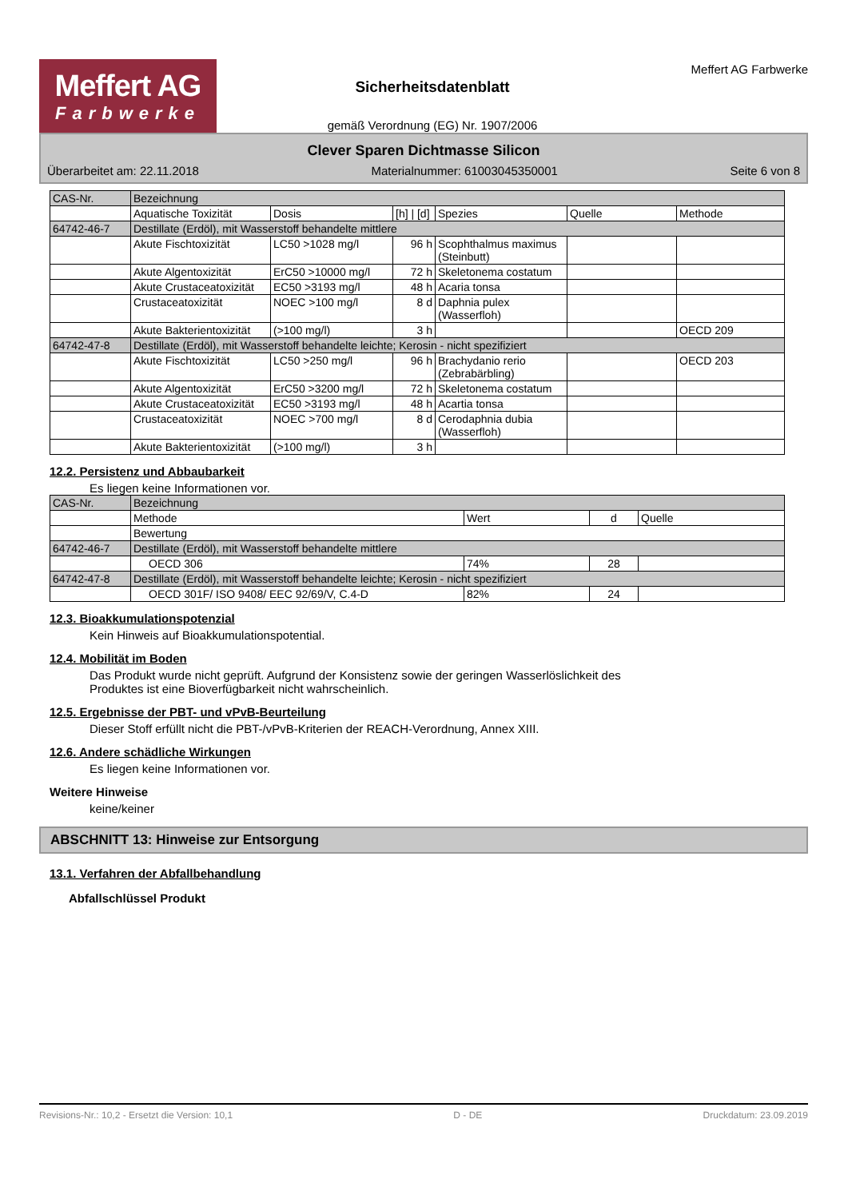Meffert AG
Farbwerke
Sicherheitsdatenblatt
gemäß Verordnung (EG) Nr. 1907/2006
Meffert AG Farbwerke
Clever Sparen Dichtmasse Silicon
Überarbeitet am: 22.11.2018 Materialnummer: 61003045350001 Seite 6 von 8
| CAS-Nr. | Bezeichnung | | | | | |
| | Aquatische Toxizität | Dosis | [h] / [d] | Spezies | Quelle | Methode |
| 64742-46-7 | Destillate (Erdöl), mit Wasserstoff behandelte mittlere | | | | | |
| | Akute Fischtoxizität | LC50 >1028 mg/l | 96 h | Scophthalmus maximus (Steinbutt) | | |
| | Akute Algentoxizität | ErC50 >10000 mg/l | 72 h | Skeletonema costatum | | |
| | Akute Crustaceatoxizität | EC50 >3193 mg/l | 48 h | Acaria tonsa | | |
| | Crustaceatoxizität | NOEC >100 mg/l | 8 d | Daphnia pulex (Wasserfloh) | | |
| | Akute Bakterientoxizität | (>100 mg/l) | 3 h | | | OECD 209 |
| 64742-47-8 | Destillate (Erdöl), mit Wasserstoff behandelte leichte; Kerosin - nicht spezifiziert | | | | | |
| | Akute Fischtoxizität | LC50 >250 mg/l | 96 h | Brachydanio rerio (Zebrabärbling) | | OECD 203 |
| | Akute Algentoxizität | ErC50 >3200 mg/l | 72 h | Skeletonema costatum | | |
| | Akute Crustaceatoxizität | EC50 >3193 mg/l | 48 h | Acartia tonsa | | |
| | Crustaceatoxizität | NOEC >700 mg/l | 8 d | Cerodaphnia dubia (Wasserfloh) | | |
| | Akute Bakterientoxizität | (>100 mg/l) | 3 h | | | |
12.2. Persistenz und Abbaubarkeit
Es liegen keine Informationen vor.
| CAS-Nr. | Bezeichnung | | | |
| | Methode | Wert | d | Quelle |
| | Bewertung | | | |
| 64742-46-7 | Destillate (Erdöl), mit Wasserstoff behandelte mittlere | | | |
| | OECD 306 | 74% | 28 | |
| 64742-47-8 | Destillate (Erdöl), mit Wasserstoff behandelte leichte; Kerosin - nicht spezifiziert | | | |
| | OECD 301F/ ISO 9408/ EEC 92/69/V, C.4-D | 82% | 24 | |
12.3. Bioakkumulationspotenzial
Kein Hinweis auf Bioakkumulationspotential.
12.4. Mobilität im Boden
Das Produkt wurde nicht geprüft. Aufgrund der Konsistenz sowie der geringen Wasserlöslichkeit des
Produktes ist eine Bioverfügbarkeit nicht wahrscheinlich.
12.5. Ergebnisse der PBT- und vPvB-Beurteilung
Dieser Stoff erfüllt nicht die PBT-/vPvB-Kriterien der REACH-Verordnung, Annex XIII.
12.6. Andere schädliche Wirkungen
Es liegen keine Informationen vor.
Weitere Hinweise
keine/keiner
ABSCHNITT 13: Hinweise zur Entsorgung
13.1. Verfahren der Abfallbehandlung
Abfallschlüssel Produkt
Revisions-Nr.: 10,2 - Ersetzt die Version: 10,1 D - DE Druckdatum: 23.09.2019